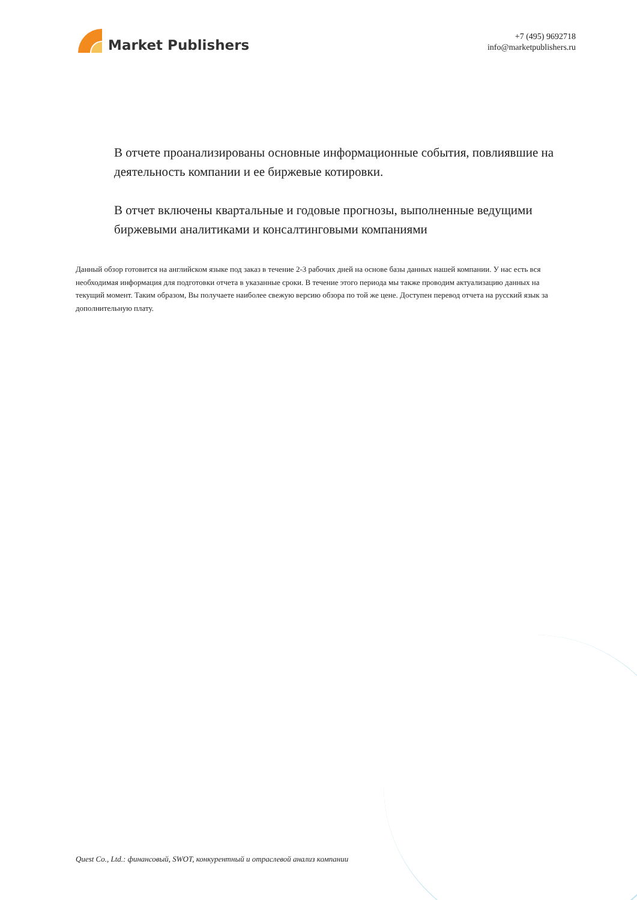Market Publishers
+7 (495) 9692718
info@marketpublishers.ru
В отчете проанализированы основные информационные события, повлиявшие на деятельность компании и ее биржевые котировки.
В отчет включены квартальные и годовые прогнозы, выполненные ведущими биржевыми аналитиками и консалтинговыми компаниями
Данный обзор готовится на английском языке под заказ в течение 2-3 рабочих дней на основе базы данных нашей компании. У нас есть вся необходимая информация для подготовки отчета в указанные сроки. В течение этого периода мы также проводим актуализацию данных на текущий момент. Таким образом, Вы получаете наиболее свежую версию обзора по той же цене. Доступен перевод отчета на русский язык за дополнительную плату.
Quest Co., Ltd.: финансовый, SWOT, конкурентный и отраслевой анализ компании